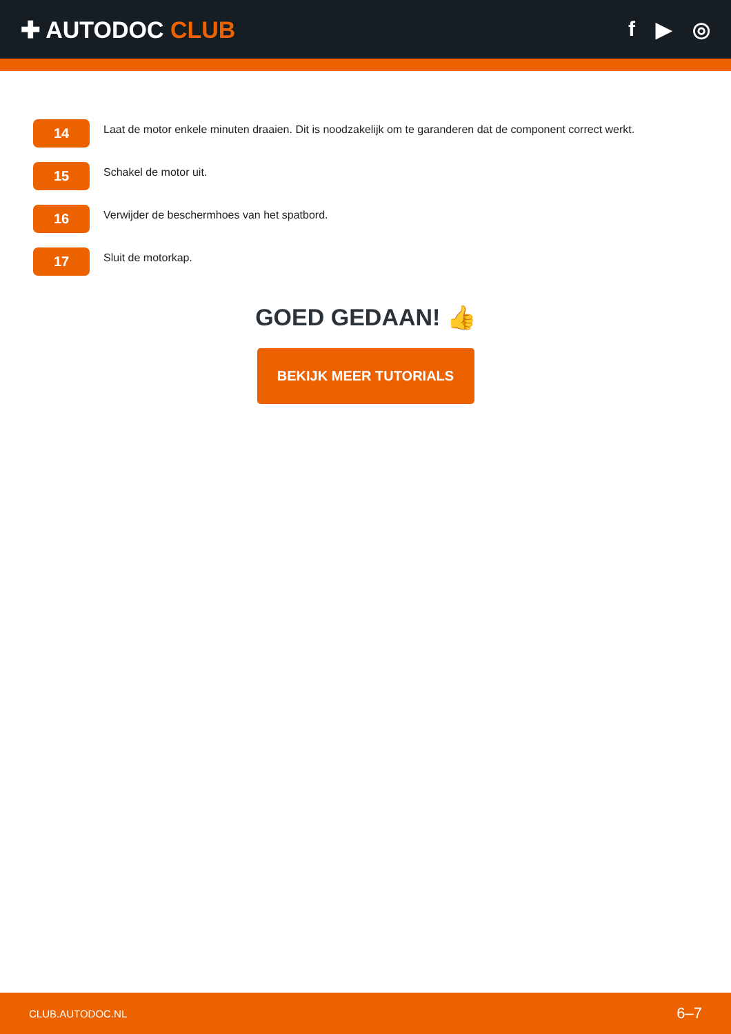✚ AUTODOC CLUB f ▶ ◎
14
Laat de motor enkele minuten draaien. Dit is noodzakelijk om te garanderen dat de component correct werkt.
15
Schakel de motor uit.
16
Verwijder de beschermhoes van het spatbord.
17
Sluit de motorkap.
GOED GEDAAN! 👍
BEKIJK MEER TUTORIALS
CLUB.AUTODOC.NL 6–7